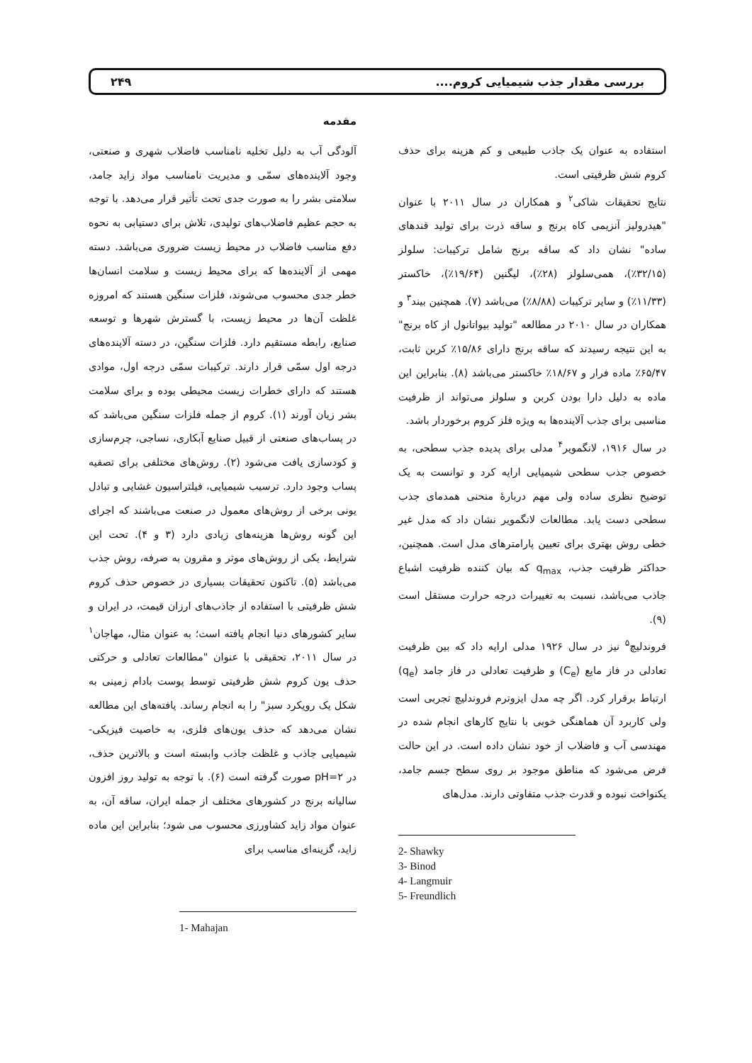بررسی مقدار جذب شیمیایی کروم.... ۲۴۹
مقدمه
آلودگی آب به دلیل تخلیه نامناسب فاضلاب شهری و صنعتی، وجود آلاینده‌های سمّی و مدیریت نامناسب مواد زاید جامد، سلامتی بشر را به صورت جدی تحت تأثیر قرار می‌دهد. با توجه به حجم عظیم فاضلاب‌های تولیدی، تلاش برای دستیابی به نحوه دفع مناسب فاضلاب در محیط زیست ضروری می‌باشد. دسته مهمی از آلاینده‌ها که برای محیط زیست و سلامت انسان‌ها خطر جدی محسوب می‌شوند، فلزات سنگین هستند که امروزه غلظت آن‌ها در محیط زیست، با گسترش شهرها و توسعه صنایع، رابطه مستقیم دارد. فلزات سنگین، در دسته آلاینده‌های درجه اول سمّی قرار دارند. ترکیبات سمّی درجه اول، موادی هستند که دارای خطرات زیست محیطی بوده و برای سلامت بشر زیان آورند (۱). کروم از جمله فلزات سنگین می‌باشد که در پساب‌های صنعتی از قبیل صنایع آبکاری، نساجی، چرم‌سازی و کودسازی یافت می‌شود (۲). روش‌های مختلفی برای تصفیه پساب وجود دارد. ترسیب شیمیایی، فیلتراسیون غشایی و تبادل یونی برخی از روش‌های معمول در صنعت می‌باشند که اجرای این گونه روش‌ها هزینه‌های زیادی دارد (۳ و ۴). تحت این شرایط، یکی از روش‌های موثر و مقرون به صرفه، روش جذب می‌باشد (۵). تاکنون تحقیقات بسیاری در خصوص حذف کروم شش ظرفیتی با استفاده از جاذب‌های ارزان قیمت، در ایران و سایر کشورهای دنیا انجام یافته است؛ به عنوان مثال، مهاجان<sup>۱</sup> در سال ۲۰۱۱، تحقیقی با عنوان "مطالعات تعادلی و حرکتی حذف یون کروم شش ظرفیتی توسط پوست بادام زمینی به شکل یک رویکرد سبز" را به انجام رساند. یافته‌های این مطالعه نشان می‌دهد که حذف یون‌های فلزی، به خاصیت فیزیکی- شیمیایی جاذب و غلظت جاذب وابسته است و بالاترین حذف، در pH=۲ صورت گرفته است (۶). با توجه به تولید روز افزون سالیانه برنج در کشورهای مختلف از جمله ایران، ساقه آن، به عنوان مواد زاید کشاورزی محسوب می شود؛ بنابراین این ماده زاید، گزینه‌ای مناسب برای
1- Mahajan
استفاده به عنوان یک جاذب طبیعی و کم هزینه برای حذف کروم شش ظرفیتی است.
نتایج تحقیقات شاکی<sup>۲</sup> و همکاران در سال ۲۰۱۱ با عنوان "هیدرولیز آنزیمی کاه برنج و ساقه ذرت برای تولید قندهای ساده" نشان داد که ساقه برنج شامل ترکیبات: سلولز (۳۲/۱۵٪)، همی‌سلولز (۲۸٪)، لیگنین (۱۹/۶۴٪)، خاکستر (۱۱/۳۳٪) و سایر ترکیبات (۸/۸۸٪) می‌باشد (۷). همچنین بیند<sup>۳</sup> و همکاران در سال ۲۰۱۰ در مطالعه "تولید بیواتانول از کاه برنج" به این نتیجه رسیدند که ساقه برنج دارای ۱۵/۸۶٪ کربن ثابت، ۶۵/۴۷٪ ماده فرار و ۱۸/۶۷٪ خاکستر می‌باشد (۸). بنابراین این ماده به دلیل دارا بودن کربن و سلولز می‌تواند از ظرفیت مناسبی برای جذب آلاینده‌ها به ویژه فلز کروم برخوردار باشد.
در سال ۱۹۱۶، لانگمویر<sup>۴</sup> مدلی برای پدیده جذب سطحی، به خصوص جذب سطحی شیمیایی ارایه کرد و توانست به یک توضیح نظری ساده ولی مهم دربارهٔ منحنی همدمای جذب سطحی دست یابد. مطالعات لانگمویر نشان داد که مدل غیر خطی روش بهتری برای تعیین پارامترهای مدل است. همچنین، حداکثر ظرفیت جذب، q<sub>max</sub> که بیان کننده ظرفیت اشباع جاذب می‌باشد، نسبت به تغییرات درجه حرارت مستقل است (۹).
فروندلیچ<sup>۵</sup> نیز در سال ۱۹۲۶ مدلی ارایه داد که بین ظرفیت تعادلی در فاز مایع (C<sub>e</sub>) و ظرفیت تعادلی در فاز جامد (q<sub>e</sub>) ارتباط برقرار کرد. اگر چه مدل ایزوترم فروندلیچ تجربی است ولی کاربرد آن هماهنگی خوبی با نتایج کارهای انجام شده در مهندسی آب و فاضلاب از خود نشان داده است. در این حالت فرض می‌شود که مناطق موجود بر روی سطح جسم جامد، یکنواخت نبوده و قدرت جذب متفاوتی دارند. مدل‌های
2- Shawky
3- Binod
4- Langmuir
5- Freundlich